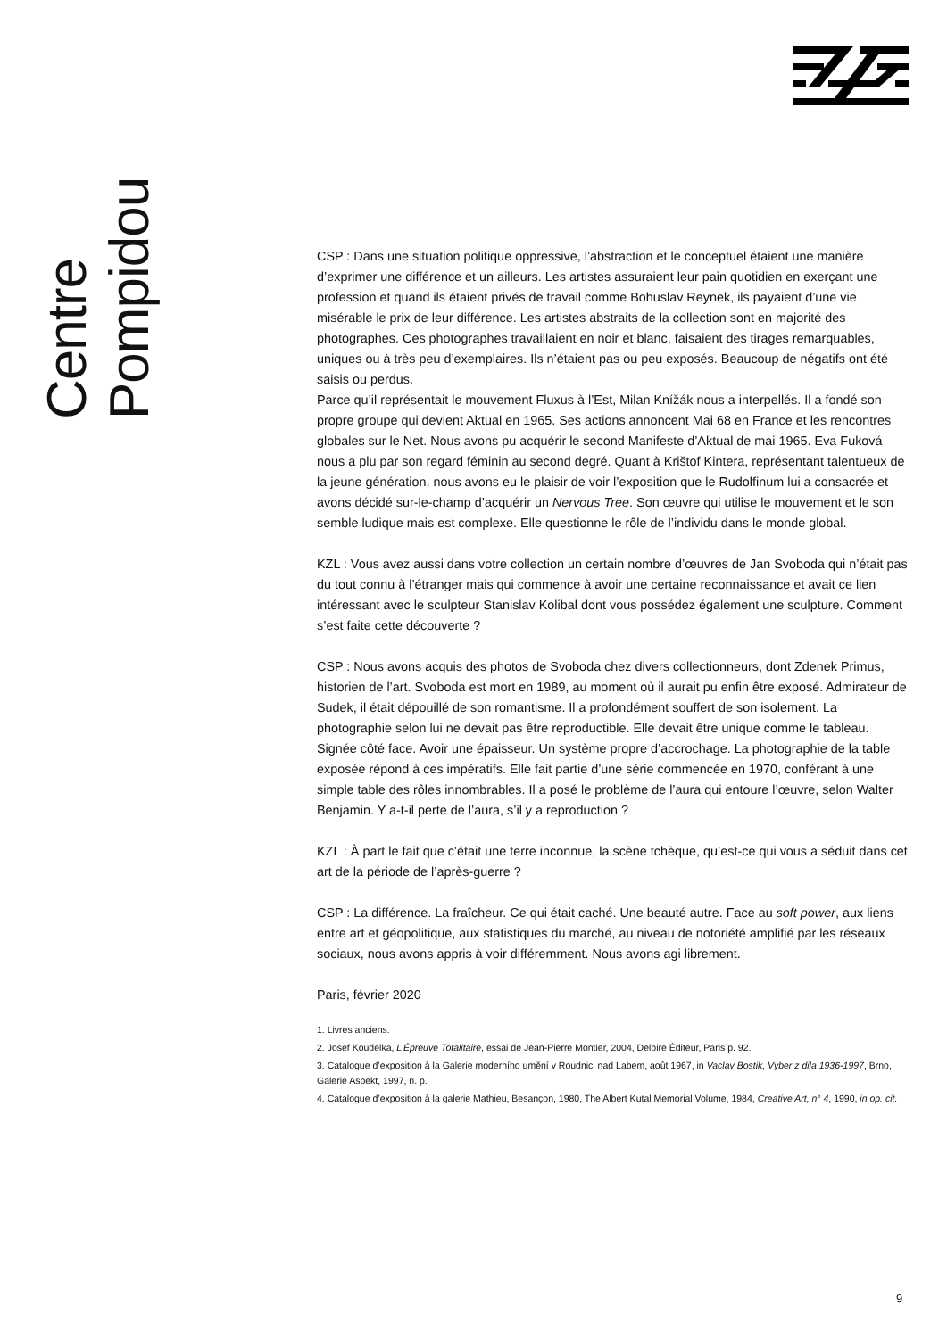Centre Pompidou
CSP : Dans une situation politique oppressive, l’abstraction et le conceptuel étaient une manière d’exprimer une différence et un ailleurs. Les artistes assuraient leur pain quotidien en exerçant une profession et quand ils étaient privés de travail comme Bohuslav Reynek, ils payaient d’une vie misérable le prix de leur différence. Les artistes abstraits de la collection sont en majorité des photographes. Ces photographes travaillaient en noir et blanc, faisaient des tirages remarquables, uniques ou à très peu d’exemplaires. Ils n’étaient pas ou peu exposés. Beaucoup de négatifs ont été saisis ou perdus.
Parce qu’il représentait le mouvement Fluxus à l’Est, Milan Knížák nous a interpellés. Il a fondé son propre groupe qui devient Aktual en 1965. Ses actions annoncent Mai 68 en France et les rencontres globales sur le Net. Nous avons pu acquérir le second Manifeste d’Aktual de mai 1965. Eva Fuková nous a plu par son regard féminin au second degré. Quant à Krištof Kintera, représentant talentueux de la jeune génération, nous avons eu le plaisir de voir l’exposition que le Rudolfinum lui a consacrée et avons décidé sur-le-champ d’acquérir un Nervous Tree. Son œuvre qui utilise le mouvement et le son semble ludique mais est complexe. Elle questionne le rôle de l’individu dans le monde global.
KZL : Vous avez aussi dans votre collection un certain nombre d’œuvres de Jan Svoboda qui n’était pas du tout connu à l’étranger mais qui commence à avoir une certaine reconnaissance et avait ce lien intéressant avec le sculpteur Stanislav Kolibal dont vous possédez également une sculpture. Comment s’est faite cette découverte ?
CSP : Nous avons acquis des photos de Svoboda chez divers collectionneurs, dont Zdenek Primus, historien de l’art. Svoboda est mort en 1989, au moment où il aurait pu enfin être exposé. Admirateur de Sudek, il était dépouillé de son romantisme. Il a profondément souffert de son isolement. La photographie selon lui ne devait pas être reproductible. Elle devait être unique comme le tableau. Signée côté face. Avoir une épaisseur. Un système propre d’accrochage. La photographie de la table exposée répond à ces impératifs. Elle fait partie d’une série commencée en 1970, conférant à une simple table des rôles innombrables. Il a posé le problème de l’aura qui entoure l’œuvre, selon Walter Benjamin. Y a-t-il perte de l’aura, s’il y a reproduction ?
KZL : À part le fait que c’était une terre inconnue, la scène tchèque, qu’est-ce qui vous a séduit dans cet art de la période de l’après-guerre ?
CSP : La différence. La fraîcheur. Ce qui était caché. Une beauté autre. Face au soft power, aux liens entre art et géopolitique, aux statistiques du marché, au niveau de notoriété amplifié par les réseaux sociaux, nous avons appris à voir différemment. Nous avons agi librement.
Paris, février 2020
1. Livres anciens.
2. Josef Koudelka, L’Épreuve Totalitaire, essai de Jean-Pierre Montier, 2004, Delpire Éditeur, Paris p. 92.
3. Catalogue d’exposition à la Galerie moderního umění v Roudnici nad Labem, août 1967, in Vaclav Bostik, Vyber z dila 1936-1997, Brno, Galerie Aspekt, 1997, n. p.
4. Catalogue d’exposition à la galerie Mathieu, Besançon, 1980, The Albert Kutal Memorial Volume, 1984, Creative Art, n° 4, 1990, in op. cit.
9